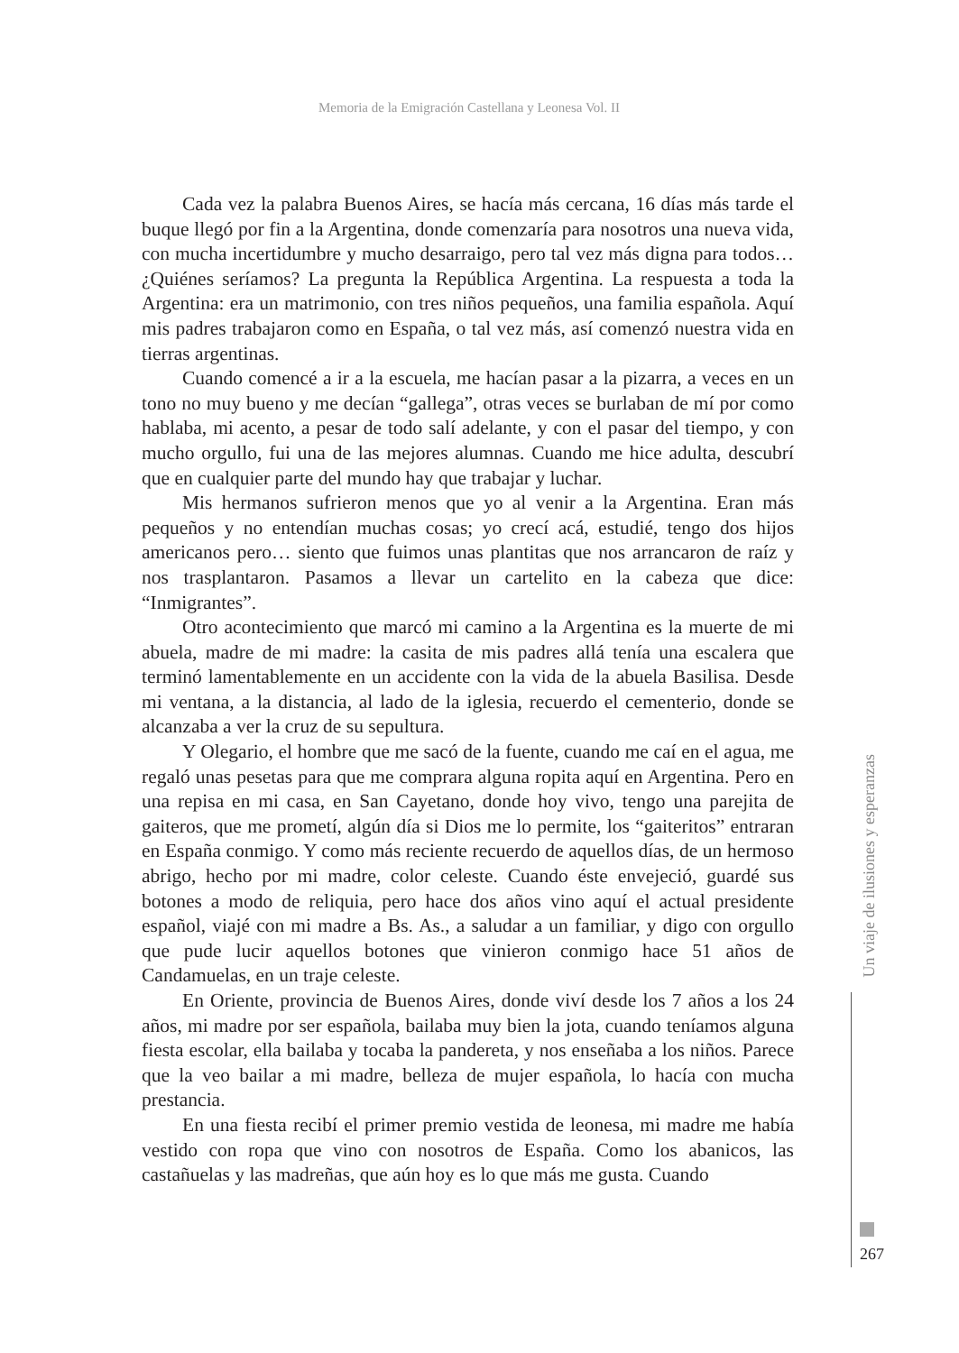Memoria de la Emigración Castellana y Leonesa Vol. II
Cada vez la palabra Buenos Aires, se hacía más cercana, 16 días más tarde el buque llegó por fin a la Argentina, donde comenzaría para nosotros una nueva vida, con mucha incertidumbre y mucho desarraigo, pero tal vez más digna para todos… ¿Quiénes seríamos? La pregunta la República Argentina. La respuesta a toda la Argentina: era un matrimonio, con tres niños pequeños, una familia española. Aquí mis padres trabajaron como en España, o tal vez más, así comenzó nuestra vida en tierras argentinas.
Cuando comencé a ir a la escuela, me hacían pasar a la pizarra, a veces en un tono no muy bueno y me decían “gallega”, otras veces se burlaban de mí por como hablaba, mi acento, a pesar de todo salí adelante, y con el pasar del tiempo, y con mucho orgullo, fui una de las mejores alumnas. Cuando me hice adulta, descubrí que en cualquier parte del mundo hay que trabajar y luchar.
Mis hermanos sufrieron menos que yo al venir a la Argentina. Eran más pequeños y no entendían muchas cosas; yo crecí acá, estudié, tengo dos hijos americanos pero… siento que fuimos unas plantitas que nos arrancaron de raíz y nos trasplantaron. Pasamos a llevar un cartelito en la cabeza que dice: “Inmigrantes”.
Otro acontecimiento que marcó mi camino a la Argentina es la muerte de mi abuela, madre de mi madre: la casita de mis padres allá tenía una escalera que terminó lamentablemente en un accidente con la vida de la abuela Basilisa. Desde mi ventana, a la distancia, al lado de la iglesia, recuerdo el cementerio, donde se alcanzaba a ver la cruz de su sepultura.
Y Olegario, el hombre que me sacó de la fuente, cuando me caí en el agua, me regaló unas pesetas para que me comprara alguna ropita aquí en Argentina. Pero en una repisa en mi casa, en San Cayetano, donde hoy vivo, tengo una parejita de gaiteros, que me prometí, algún día si Dios me lo permite, los “gaiteritos” entraran en España conmigo. Y como más reciente recuerdo de aquellos días, de un hermoso abrigo, hecho por mi madre, color celeste. Cuando éste envejeció, guardé sus botones a modo de reliquia, pero hace dos años vino aquí el actual presidente español, viajé con mi madre a Bs. As., a saludar a un familiar, y digo con orgullo que pude lucir aquellos botones que vinieron conmigo hace 51 años de Candamuelas, en un traje celeste.
En Oriente, provincia de Buenos Aires, donde viví desde los 7 años a los 24 años, mi madre por ser española, bailaba muy bien la jota, cuando teníamos alguna fiesta escolar, ella bailaba y tocaba la pandereta, y nos enseñaba a los niños. Parece que la veo bailar a mi madre, belleza de mujer española, lo hacía con mucha prestancia.
En una fiesta recibí el primer premio vestida de leonesa, mi madre me había vestido con ropa que vino con nosotros de España. Como los abanicos, las castañuelas y las madreñas, que aún hoy es lo que más me gusta. Cuando
Un viaje de ilusiones y esperanzas
267